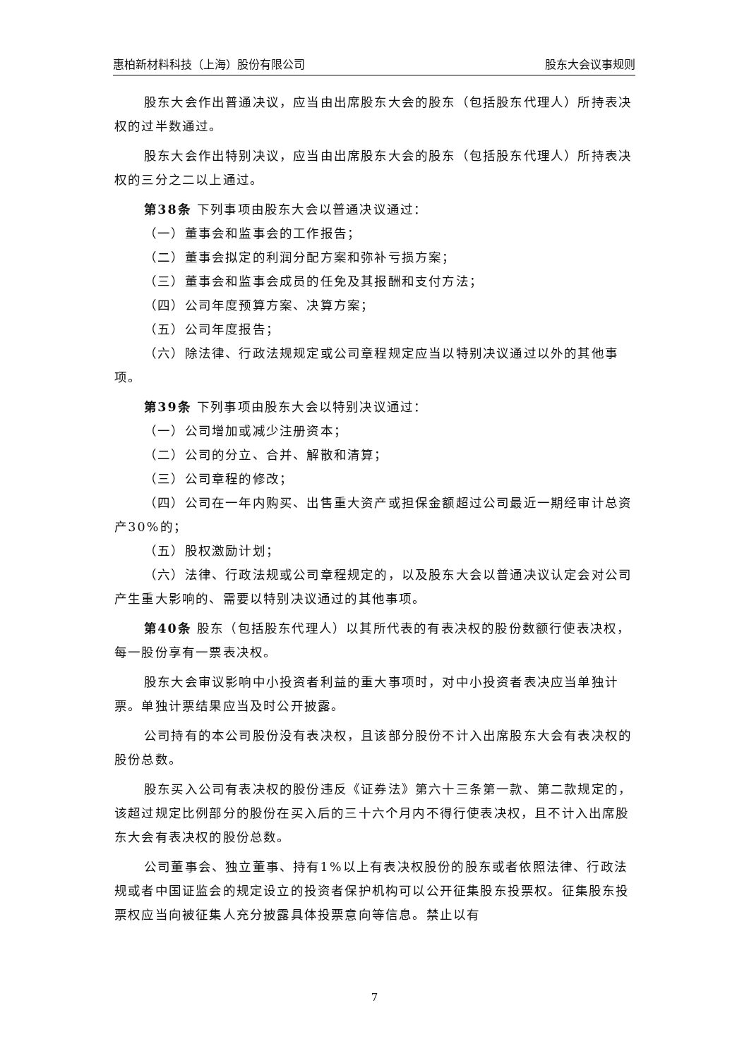惠柏新材料科技（上海）股份有限公司 股东大会议事规则
股东大会作出普通决议，应当由出席股东大会的股东（包括股东代理人）所持表决权的过半数通过。
股东大会作出特别决议，应当由出席股东大会的股东（包括股东代理人）所持表决权的三分之二以上通过。
第38条 下列事项由股东大会以普通决议通过：
（一）董事会和监事会的工作报告；
（二）董事会拟定的利润分配方案和弥补亏损方案；
（三）董事会和监事会成员的任免及其报酬和支付方法；
（四）公司年度预算方案、决算方案；
（五）公司年度报告；
（六）除法律、行政法规规定或公司章程规定应当以特别决议通过以外的其他事项。
第39条 下列事项由股东大会以特别决议通过：
（一）公司增加或减少注册资本；
（二）公司的分立、合并、解散和清算；
（三）公司章程的修改；
（四）公司在一年内购买、出售重大资产或担保金额超过公司最近一期经审计总资产30%的；
（五）股权激励计划；
（六）法律、行政法规或公司章程规定的，以及股东大会以普通决议认定会对公司产生重大影响的、需要以特别决议通过的其他事项。
第40条 股东（包括股东代理人）以其所代表的有表决权的股份数额行使表决权，每一股份享有一票表决权。
股东大会审议影响中小投资者利益的重大事项时，对中小投资者表决应当单独计票。单独计票结果应当及时公开披露。
公司持有的本公司股份没有表决权，且该部分股份不计入出席股东大会有表决权的股份总数。
股东买入公司有表决权的股份违反《证券法》第六十三条第一款、第二款规定的，该超过规定比例部分的股份在买入后的三十六个月内不得行使表决权，且不计入出席股东大会有表决权的股份总数。
公司董事会、独立董事、持有1%以上有表决权股份的股东或者依照法律、行政法规或者中国证监会的规定设立的投资者保护机构可以公开征集股东投票权。征集股东投票权应当向被征集人充分披露具体投票意向等信息。禁止以有
7